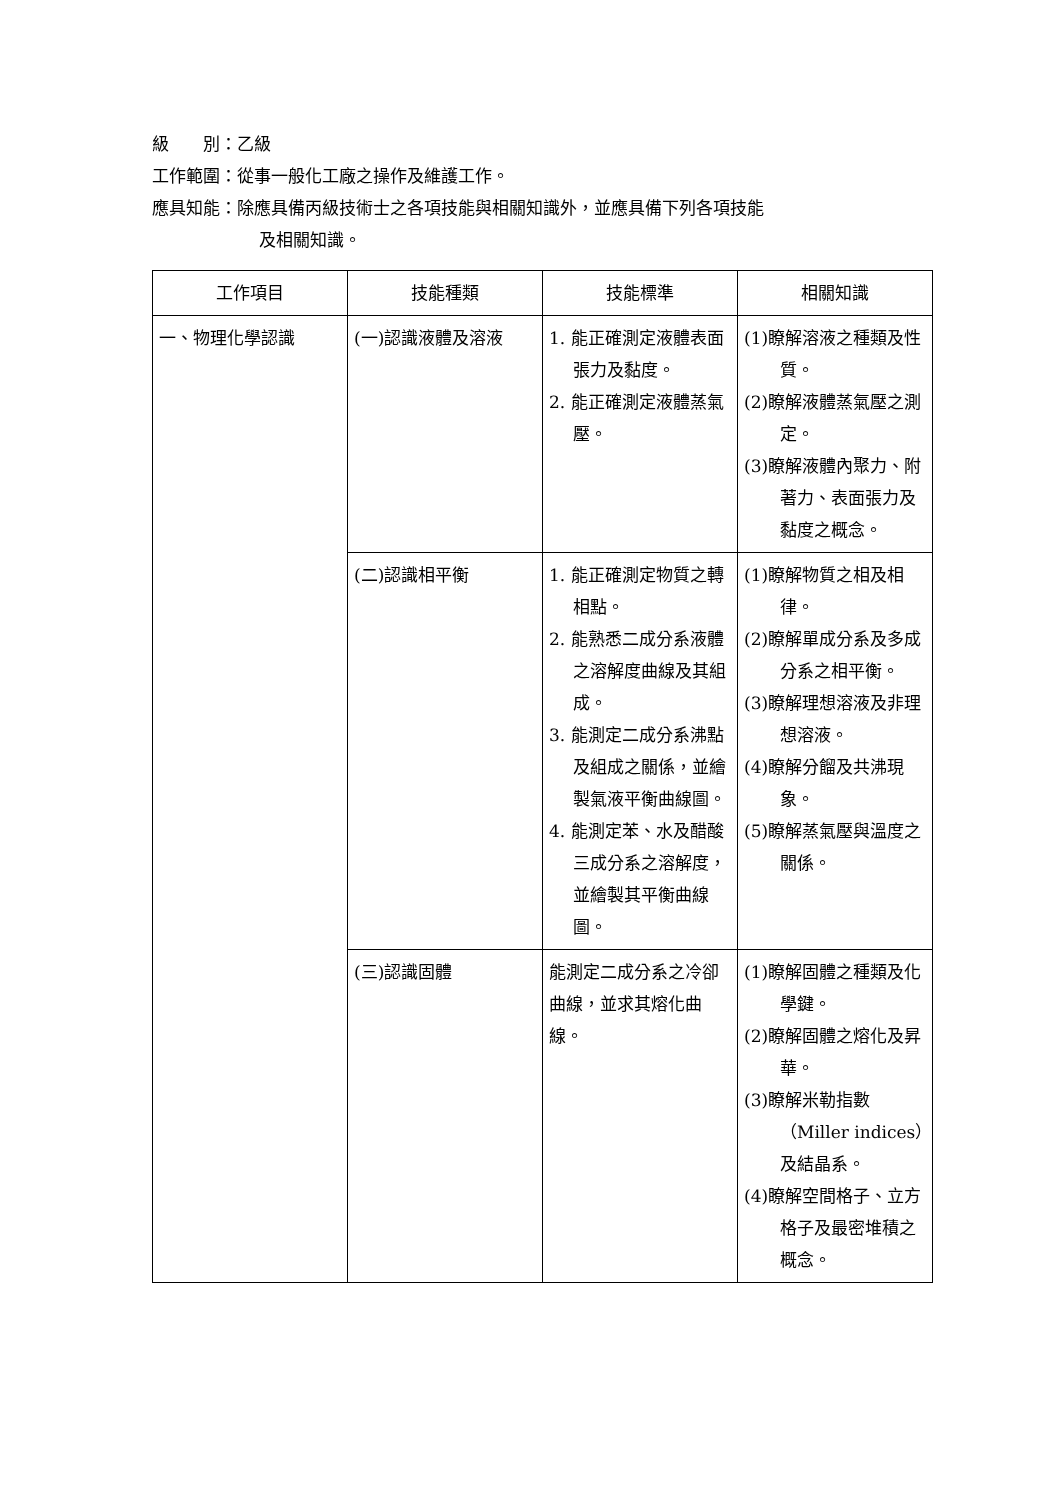級　　別：乙級
工作範圍：從事一般化工廠之操作及維護工作。
應具知能：除應具備丙級技術士之各項技能與相關知識外，並應具備下列各項技能
及相關知識。
| 工作項目 | 技能種類 | 技能標準 | 相關知識 |
| --- | --- | --- | --- |
| 一、物理化學認識 | (一)認識液體及溶液 | 1. 能正確測定液體表面張力及黏度。 2. 能正確測定液體蒸氣壓。 | (1)瞭解溶液之種類及性質。 (2)瞭解液體蒸氣壓之測定。 (3)瞭解液體內聚力、附著力、表面張力及黏度之概念。 |
| | (二)認識相平衡 | 1. 能正確測定物質之轉相點。 2. 能熟悉二成分系液體之溶解度曲線及其組成。 3. 能測定二成分系沸點及組成之關係，並繪製氣液平衡曲線圖。 4. 能測定苯、水及醋酸三成分系之溶解度，並繪製其平衡曲線圖。 | (1)瞭解物質之相及相律。 (2)瞭解單成分系及多成分系之相平衡。 (3)瞭解理想溶液及非理想溶液。 (4)瞭解分餾及共沸現象。 (5)瞭解蒸氣壓與溫度之關係。 |
| | (三)認識固體 | 能測定二成分系之冷卻曲線，並求其熔化曲線。 | (1)瞭解固體之種類及化學鍵。 (2)瞭解固體之熔化及昇華。 (3)瞭解米勒指數（Miller indices）及結晶系。 (4)瞭解空間格子、立方格子及最密堆積之概念。 |